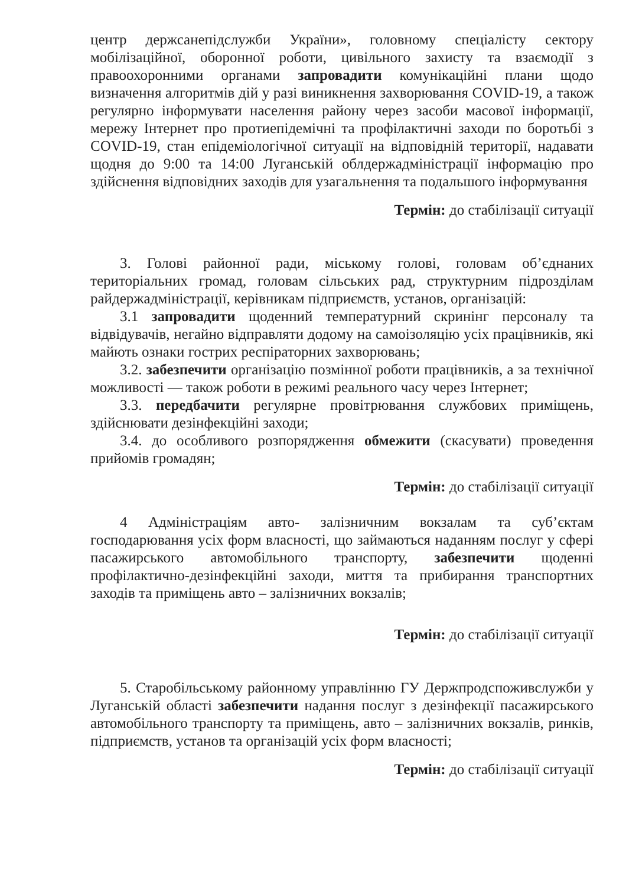центр держсанепідслужби України», головному спеціалісту сектору мобілізаційної, оборонної роботи, цивільного захисту та взаємодії з правоохоронними органами запровадити комунікаційні плани щодо визначення алгоритмів дій у разі виникнення захворювання COVID-19, а також регулярно інформувати населення району через засоби масової інформації, мережу Інтернет про протиепідемічні та профілактичні заходи по боротьбі з COVID-19, стан епідеміологічної ситуації на відповідній території, надавати щодня до 9:00 та 14:00 Луганській облдержадміністрації інформацію про здійснення відповідних заходів для узагальнення та подальшого інформування
Термін: до стабілізації ситуації
3. Голові районної ради, міському голові, головам об’єднаних територіальних громад, головам сільських рад, структурним підрозділам райдержадміністрації, керівникам підприємств, установ, організацій:
3.1 запровадити щоденний температурний скринінг персоналу та відвідувачів, негайно відправляти додому на самоізоляцію усіх працівників, які майють ознаки гострих респіраторних захворювань;
3.2. забезпечити організацію позмінної роботи працівників, а за технічної можливості — також роботи в режимі реального часу через Інтернет;
3.3. передбачити регулярне провітрювання службових приміщень, здійснювати дезінфекційні заходи;
3.4. до особливого розпорядження обмежити (скасувати) проведення прийомів громадян;
Термін: до стабілізації ситуації
4 Адміністраціям авто- залізничним вокзалам та суб’єктам господарювання усіх форм власності, що займаються наданням послуг у сфері пасажирського автомобільного транспорту, забезпечити щоденні профілактично-дезінфекційні заходи, миття та прибирання транспортних заходів та приміщень авто – залізничних вокзалів;
Термін: до стабілізації ситуації
5. Старобільському районному управлінню ГУ Держпродспоживслужби у Луганській області забезпечити надання послуг з дезінфекції пасажирського автомобільного транспорту та приміщень, авто – залізничних вокзалів, ринків, підприємств, установ та організацій усіх форм власності;
Термін: до стабілізації ситуації